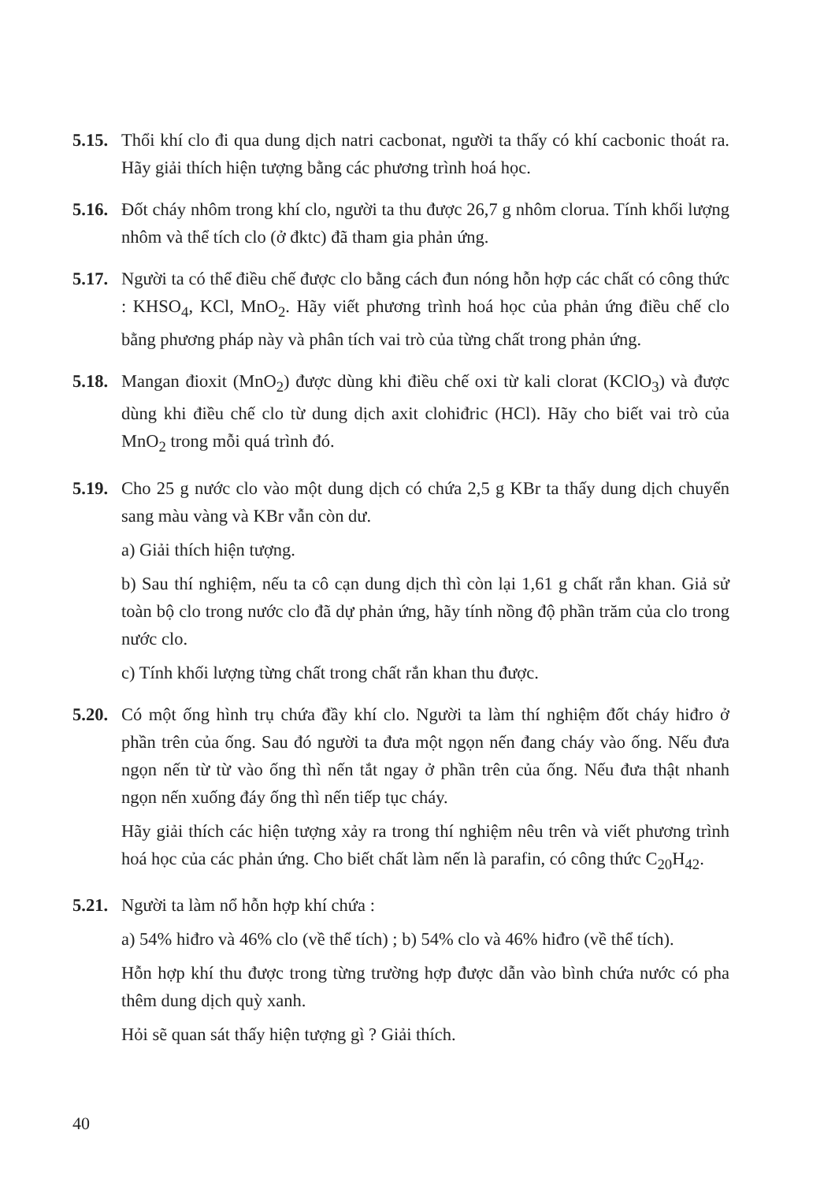5.15.
Thổi khí clo đi qua dung dịch natri cacbonat, người ta thấy có khí cacbonic thoát ra. Hãy giải thích hiện tượng bằng các phương trình hoá học.
5.16.
Đốt cháy nhôm trong khí clo, người ta thu được 26,7 g nhôm clorua. Tính khối lượng nhôm và thể tích clo (ở đktc) đã tham gia phản ứng.
5.17.
Người ta có thể điều chế được clo bằng cách đun nóng hỗn hợp các chất có công thức : KHSO<sub>4</sub>, KCl, MnO<sub>2</sub>. Hãy viết phương trình hoá học của phản ứng điều chế clo bằng phương pháp này và phân tích vai trò của từng chất trong phản ứng.
5.18.
Mangan đioxit (MnO<sub>2</sub>) được dùng khi điều chế oxi từ kali clorat (KClO<sub>3</sub>) và được dùng khi điều chế clo từ dung dịch axit clohiđric (HCl). Hãy cho biết vai trò của MnO<sub>2</sub> trong mỗi quá trình đó.
5.19.
Cho 25 g nước clo vào một dung dịch có chứa 2,5 g KBr ta thấy dung dịch chuyển sang màu vàng và KBr vẫn còn dư.
a) Giải thích hiện tượng.
b) Sau thí nghiệm, nếu ta cô cạn dung dịch thì còn lại 1,61 g chất rắn khan. Giả sử toàn bộ clo trong nước clo đã dự phản ứng, hãy tính nồng độ phần trăm của clo trong nước clo.
c) Tính khối lượng từng chất trong chất rắn khan thu được.
5.20.
Có một ống hình trụ chứa đầy khí clo. Người ta làm thí nghiệm đốt cháy hiđro ở phần trên của ống. Sau đó người ta đưa một ngọn nến đang cháy vào ống. Nếu đưa ngọn nến từ từ vào ống thì nến tắt ngay ở phần trên của ống. Nếu đưa thật nhanh ngọn nến xuống đáy ống thì nến tiếp tục cháy.
Hãy giải thích các hiện tượng xảy ra trong thí nghiệm nêu trên và viết phương trình hoá học của các phản ứng. Cho biết chất làm nến là parafin, có công thức C<sub>20</sub>H<sub>42</sub>.
5.21.
Người ta làm nổ hỗn hợp khí chứa :
a) 54% hiđro và 46% clo (về thể tích) ; b) 54% clo và 46% hiđro (về thể tích).
Hỗn hợp khí thu được trong từng trường hợp được dẫn vào bình chứa nước có pha thêm dung dịch quỳ xanh.
Hỏi sẽ quan sát thấy hiện tượng gì ? Giải thích.
40